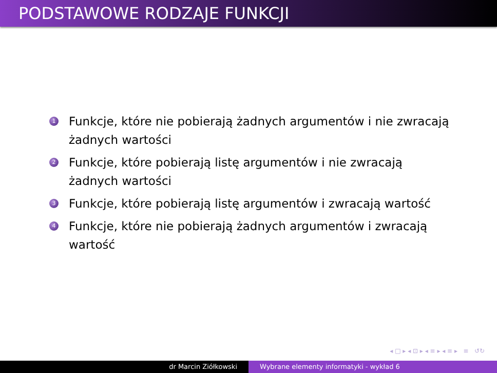PODSTAWOWE RODZAJE FUNKCJI
1 Funkcje, które nie pobierają żadnych argumentów i nie zwracają żadnych wartości
2 Funkcje, które pobierają listę argumentów i nie zwracają żadnych wartości
3 Funkcje, które pobierają listę argumentów i zwracają wartość
4 Funkcje, które nie pobierają żadnych argumentów i zwracają wartość
◂ □ ▸ ◂ ⊡ ▸ ◂ ≡ ▸ ◂ ≡ ▸ ≡ ↺↻
dr Marcin Ziółkowski Wybrane elementy informatyki - wykład 6